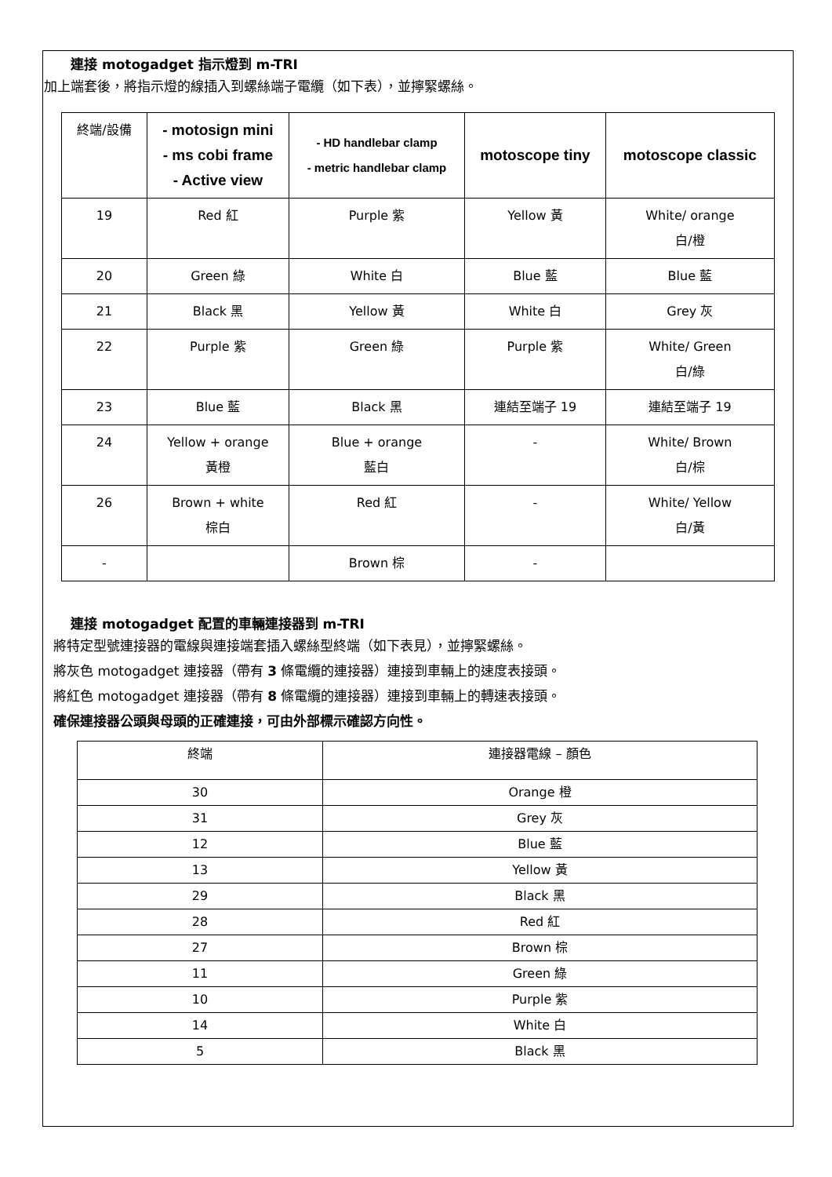連接 motogadget 指示燈到 m-TRI
加上端套後，將指示燈的線插入到螺絲端子電纜（如下表），並擰緊螺絲。
| 終端/設備 | - motosign mini - ms cobi frame - Active view | - HD handlebar clamp - metric handlebar clamp | motoscope tiny | motoscope classic |
| 19 | Red 紅 | Purple 紫 | Yellow 黃 | White/ orange 白/橙 |
| 20 | Green 綠 | White 白 | Blue 藍 | Blue 藍 |
| 21 | Black 黑 | Yellow 黃 | White 白 | Grey 灰 |
| 22 | Purple 紫 | Green 綠 | Purple 紫 | White/ Green 白/綠 |
| 23 | Blue 藍 | Black 黑 | 連結至端子 19 | 連結至端子 19 |
| 24 | Yellow + orange 黃橙 | Blue + orange 藍白 | - | White/ Brown 白/棕 |
| 26 | Brown + white 棕白 | Red 紅 | - | White/ Yellow 白/黃 |
| - | | Brown 棕 | - | |
連接 motogadget 配置的車輛連接器到 m-TRI
將特定型號連接器的電線與連接端套插入螺絲型終端（如下表見），並擰緊螺絲。
將灰色 motogadget 連接器（帶有 3 條電纜的連接器）連接到車輛上的速度表接頭。
將紅色 motogadget 連接器（帶有 8 條電纜的連接器）連接到車輛上的轉速表接頭。
確保連接器公頭與母頭的正確連接，可由外部標示確認方向性。
| 終端 | 連接器電線 – 顏色 |
| 30 | Orange 橙 |
| 31 | Grey 灰 |
| 12 | Blue 藍 |
| 13 | Yellow 黃 |
| 29 | Black 黑 |
| 28 | Red 紅 |
| 27 | Brown 棕 |
| 11 | Green 綠 |
| 10 | Purple 紫 |
| 14 | White 白 |
| 5 | Black 黑 |